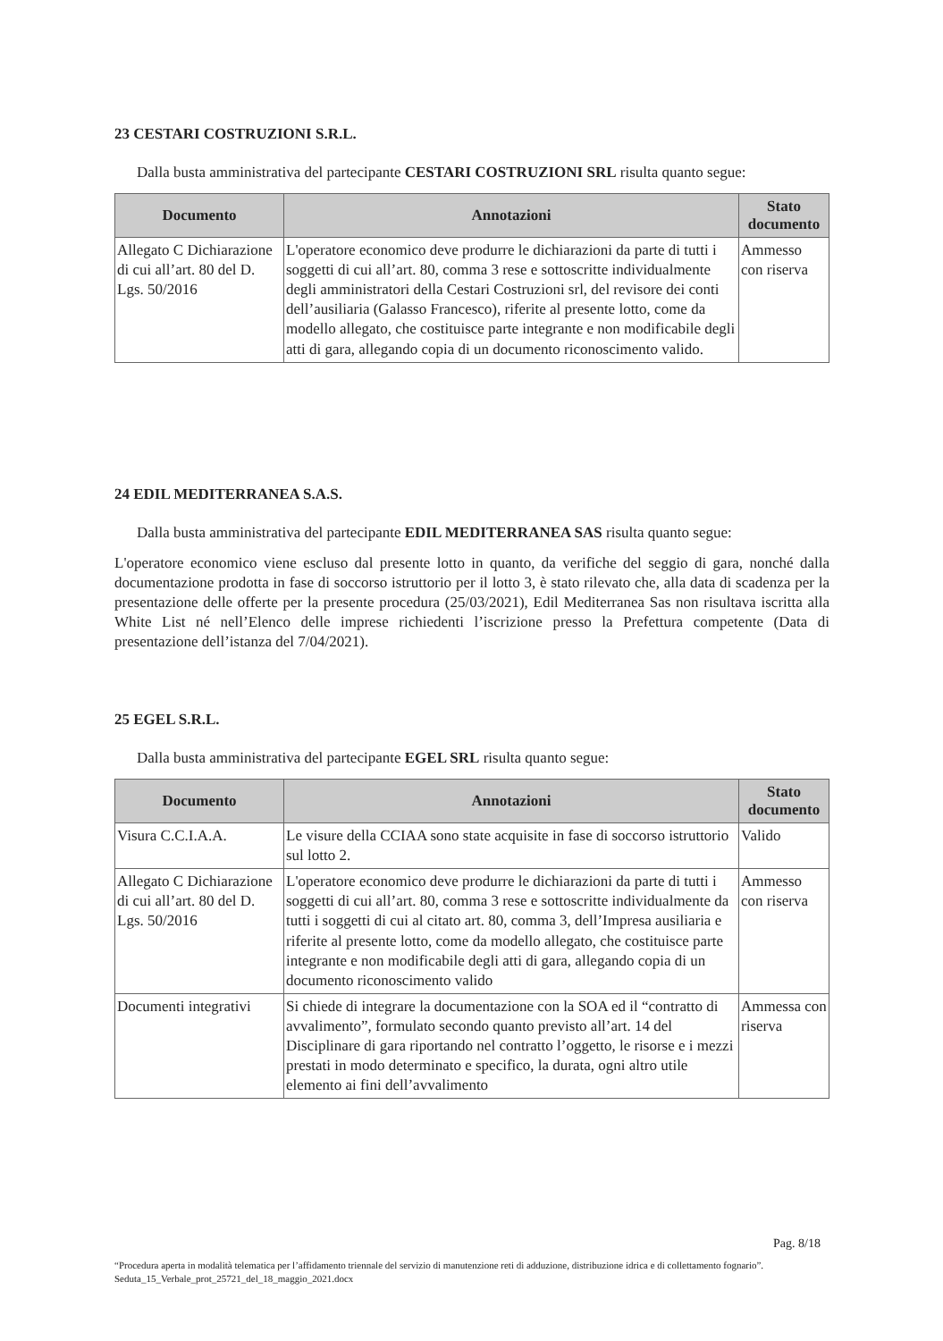23 CESTARI COSTRUZIONI S.R.L.
Dalla busta amministrativa del partecipante CESTARI COSTRUZIONI SRL risulta quanto segue:
| Documento | Annotazioni | Stato documento |
| --- | --- | --- |
| Allegato C Dichiarazione di cui all’art. 80 del D. Lgs. 50/2016 | L'operatore economico deve produrre le dichiarazioni da parte di tutti i soggetti di cui all’art. 80, comma 3 rese e sottoscritte individualmente degli amministratori della Cestari Costruzioni srl, del revisore dei conti dell’ausiliaria (Galasso Francesco), riferite al presente lotto, come da modello allegato, che costituisce parte integrante e non modificabile degli atti di gara, allegando copia di un documento riconoscimento valido. | Ammesso con riserva |
24 EDIL MEDITERRANEA S.A.S.
Dalla busta amministrativa del partecipante EDIL MEDITERRANEA SAS risulta quanto segue:
L'operatore economico viene escluso dal presente lotto in quanto, da verifiche del seggio di gara, nonché dalla documentazione prodotta in fase di soccorso istruttorio per il lotto 3, è stato rilevato che, alla data di scadenza per la presentazione delle offerte per la presente procedura (25/03/2021), Edil Mediterranea Sas non risultava iscritta alla White List né nell’Elenco delle imprese richiedenti l’iscrizione presso la Prefettura competente (Data di presentazione dell’istanza del 7/04/2021).
25 EGEL S.R.L.
Dalla busta amministrativa del partecipante EGEL SRL risulta quanto segue:
| Documento | Annotazioni | Stato documento |
| --- | --- | --- |
| Visura C.C.I.A.A. | Le visure della CCIAA sono state acquisite in fase di soccorso istruttorio sul lotto 2. | Valido |
| Allegato C Dichiarazione di cui all’art. 80 del D. Lgs. 50/2016 | L'operatore economico deve produrre le dichiarazioni da parte di tutti i soggetti di cui all’art. 80, comma 3 rese e sottoscritte individualmente da tutti i soggetti di cui al citato art. 80, comma 3, dell’Impresa ausiliaria e riferite al presente lotto, come da modello allegato, che costituisce parte integrante e non modificabile degli atti di gara, allegando copia di un documento riconoscimento valido | Ammesso con riserva |
| Documenti integrativi | Si chiede di integrare la documentazione con la SOA ed il “contratto di avvalimento”, formulato secondo quanto previsto all’art. 14 del Disciplinare di gara riportando nel contratto l’oggetto, le risorse e i mezzi prestati in modo determinato e specifico, la durata, ogni altro utile elemento ai fini dell’avvalimento | Ammessa con riserva |
Pag. 8/18
“Procedura aperta in modalità telematica per l’affidamento triennale del servizio di manutenzione reti di adduzione, distribuzione idrica e di collettamento fognario”. Seduta_15_Verbale_prot_25721_del_18_maggio_2021.docx